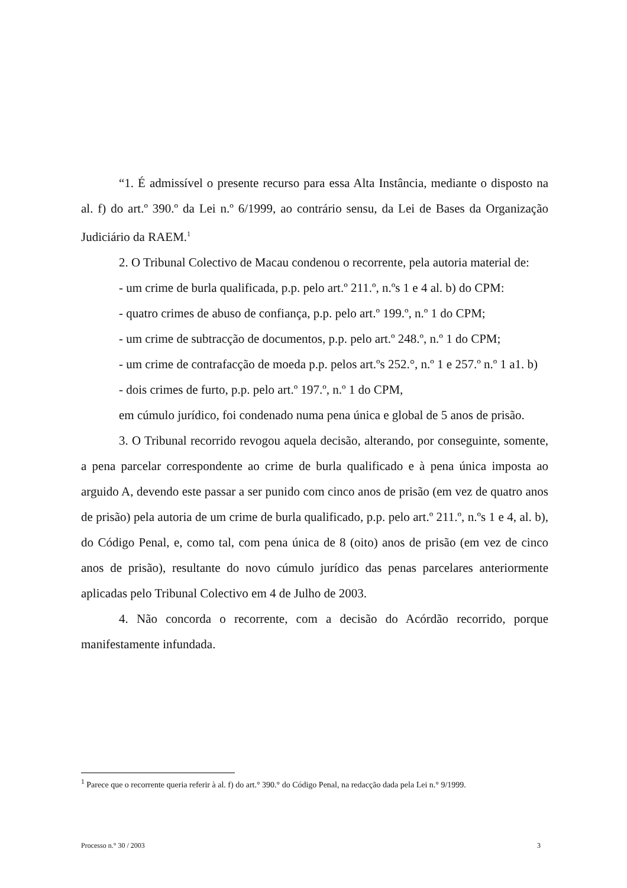“1. É admissível o presente recurso para essa Alta Instância, mediante o disposto na al. f) do art.º 390.º da Lei n.º 6/1999, ao contrário sensu, da Lei de Bases da Organização Judiciário da RAEM.<sup>1</sup>
2. O Tribunal Colectivo de Macau condenou o recorrente, pela autoria material de:
- um crime de burla qualificada, p.p. pelo art.º 211.º, n.ºs 1 e 4 al. b) do CPM:
- quatro crimes de abuso de confiança, p.p. pelo art.º 199.º, n.º 1 do CPM;
- um crime de subtracção de documentos, p.p. pelo art.º 248.º, n.º 1 do CPM;
- um crime de contrafacção de moeda p.p. pelos art.ºs 252.°, n.º 1 e 257.º n.º 1 a1. b)
- dois crimes de furto, p.p. pelo art.º 197.º, n.º 1 do CPM,
em cúmulo jurídico, foi condenado numa pena única e global de 5 anos de prisão.
3. O Tribunal recorrido revogou aquela decisão, alterando, por conseguinte, somente, a pena parcelar correspondente ao crime de burla qualificado e à pena única imposta ao arguido A, devendo este passar a ser punido com cinco anos de prisão (em vez de quatro anos de prisão) pela autoria de um crime de burla qualificado, p.p. pelo art.º 211.º, n.ºs 1 e 4, al. b), do Código Penal, e, como tal, com pena única de 8 (oito) anos de prisão (em vez de cinco anos de prisão), resultante do novo cúmulo jurídico das penas parcelares anteriormente aplicadas pelo Tribunal Colectivo em 4 de Julho de 2003.
4. Não concorda o recorrente, com a decisão do Acórdão recorrido, porque manifestamente infundada.
<sup>1</sup> Parece que o recorrente queria referir à al. f) do art.° 390.° do Código Penal, na redacção dada pela Lei n.° 9/1999.
Processo n.° 30 / 2003 3